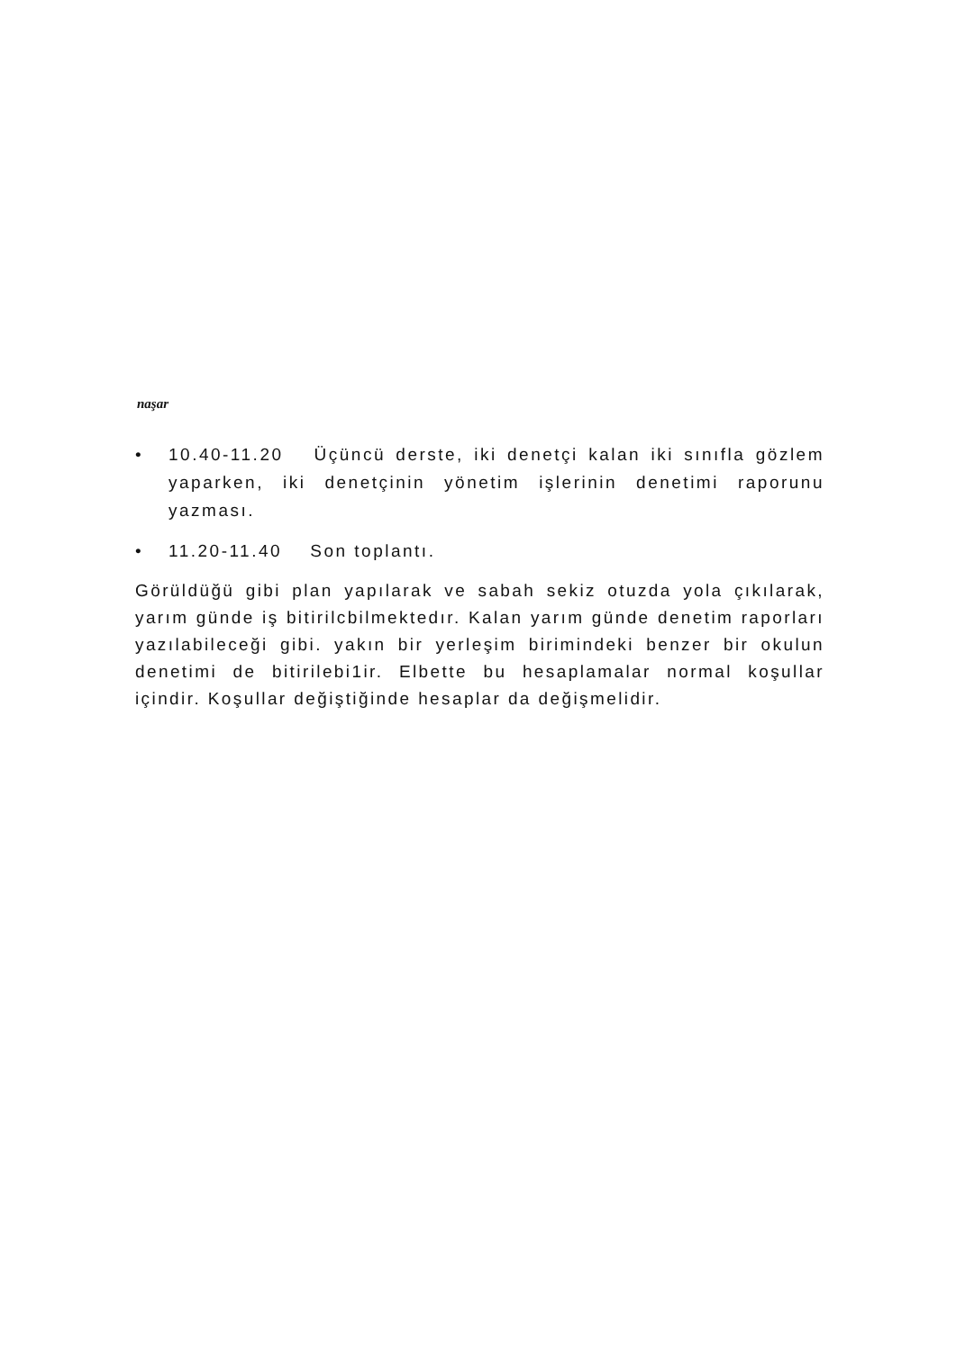naşar
• 10.40-11.20 Üçüncü derste, iki denetçi kalan iki sınıfla gözlem yaparken, iki denetçinin yönetim işlerinin denetimi raporunu yazması.
• 11.20-11.40 Son toplantı.
Görüldüğü gibi plan yapılarak ve sabah sekiz otuzda yola çıkılarak, yarım günde iş bitirilcbilmektedır. Kalan yarım günde denetim raporları yazılabileceği gibi. yakın bir yerleşim birimindeki benzer bir okulun denetimi de bitirilebi1ir. Elbette bu hesaplamalar normal koşullar içindir. Koşullar değiştiğinde hesaplar da değişmelidir.